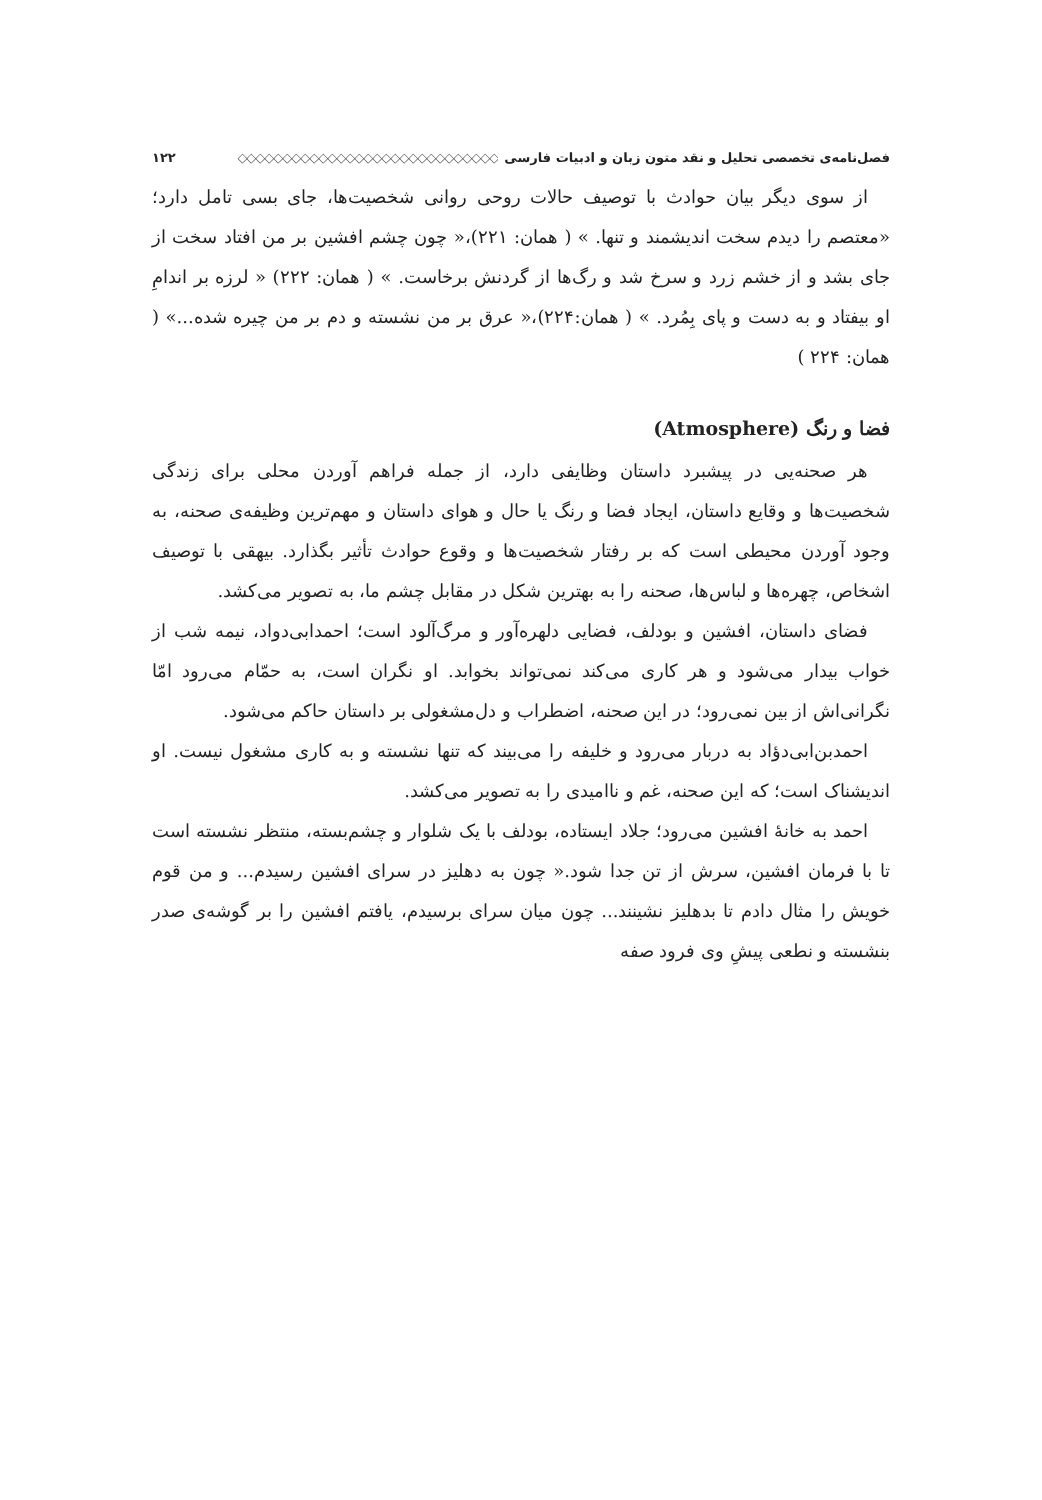فصل‌نامه‌ی تخصصی تحلیل و نقد متون زبان و ادبیات فارسی ◇◇◇◇◇◇◇◇◇◇◇◇◇◇◇◇◇◇◇◇◇◇◇◇◇◇◇◇◇ ۱۲۲
از سوی دیگر بیان حوادث با توصیف حالات روحی روانی شخصیت‌ها، جای بسی تامل دارد؛ «معتصم را دیدم سخت اندیشمند و تنها. » ( همان: ۲۲۱)،« چون چشم افشین بر من افتاد سخت از جای بشد و از خشم زرد و سرخ شد و رگ‌ها از گردنش برخاست. » ( همان: ۲۲۲) « لرزه بر اندامِ او بیفتاد و به دست و پای بِمُرد. » ( همان:۲۲۴)،« عرق بر من نشسته و دم بر من چیره شده...» ( همان: ۲۲۴ )
فضا و رنگ (Atmosphere)
هر صحنه‌یی در پیشبرد داستان وظایفی دارد، از جمله فراهم آوردن محلی برای زندگی شخصیت‌ها و وقایع داستان، ایجاد فضا و رنگ یا حال و هوای داستان و مهم‌ترین وظیفه‌ی صحنه، به وجود آوردن محیطی است که بر رفتار شخصیت‌ها و وقوع حوادث تأثیر بگذارد. بیهقی با توصیف اشخاص، چهره‌ها و لباس‌ها، صحنه را به بهترین شکل در مقابل چشم ما، به تصویر می‌کشد.
فضای داستان، افشین و بودلف، فضایی دلهره‌آور و مرگ‌آلود است؛ احمدابی‌دواد، نیمه شب از خواب بیدار می‌شود و هر کاری می‌کند نمی‌تواند بخوابد. او نگران است، به حمّام می‌رود امّا نگرانی‌اش از بین نمی‌رود؛ در این صحنه، اضطراب و دل‌مشغولی بر داستان حاکم می‌شود.
احمدبن‌ابی‌دؤاد به دربار می‌رود و خلیفه را می‌بیند که تنها نشسته و به کاری مشغول نیست. او اندیشناک است؛ که این صحنه، غم و ناامیدی را به تصویر می‌کشد.
احمد به خانهٔ افشین می‌رود؛ جلاد ایستاده، بودلف با یک شلوار و چشم‌بسته، منتظر نشسته است تا با فرمان افشین، سرش از تن جدا شود.« چون به دهلیز در سرای افشین رسیدم... و من قوم خویش را مثال دادم تا بدهلیز نشینند... چون میان سرای برسیدم، یافتم افشین را بر گوشه‌ی صدر بنشسته و نطعی پیشِ وی فرود صفه